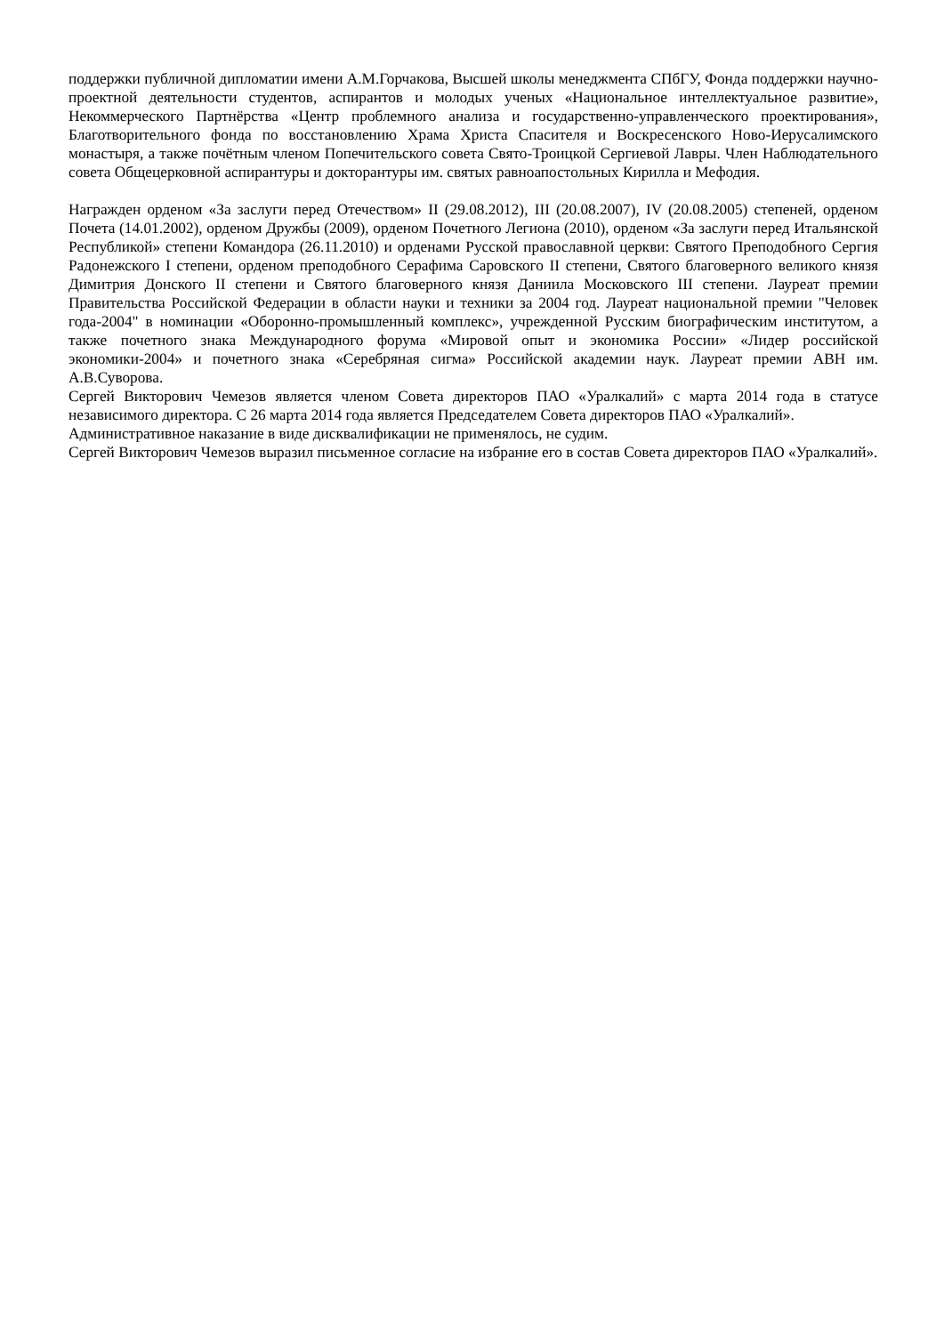поддержки публичной дипломатии имени А.М.Горчакова, Высшей школы менеджмента СПбГУ, Фонда поддержки научно-проектной деятельности студентов, аспирантов и молодых ученых «Национальное интеллектуальное развитие», Некоммерческого Партнёрства «Центр проблемного анализа и государственно-управленческого проектирования», Благотворительного фонда по восстановлению Храма Христа Спасителя и Воскресенского Ново-Иерусалимского монастыря, а также почётным членом Попечительского совета Свято-Троицкой Сергиевой Лавры. Член Наблюдательного совета Общецерковной аспирантуры и докторантуры им. святых равноапостольных Кирилла и Мефодия.
Награжден орденом «За заслуги перед Отечеством» II (29.08.2012), III (20.08.2007), IV (20.08.2005) степеней, орденом Почета (14.01.2002), орденом Дружбы (2009), орденом Почетного Легиона (2010), орденом «За заслуги перед Итальянской Республикой» степени Командора (26.11.2010) и орденами Русской православной церкви: Святого Преподобного Сергия Радонежского I степени, орденом преподобного Серафима Саровского II степени, Святого благоверного великого князя Димитрия Донского II степени и Святого благоверного князя Даниила Московского III степени. Лауреат премии Правительства Российской Федерации в области науки и техники за 2004 год. Лауреат национальной премии "Человек года-2004" в номинации «Оборонно-промышленный комплекс», учрежденной Русским биографическим институтом, а также почетного знака Международного форума «Мировой опыт и экономика России» «Лидер российской экономики-2004» и почетного знака «Серебряная сигма» Российской академии наук. Лауреат премии АВН им. А.В.Суворова.
Сергей Викторович Чемезов является членом Совета директоров ПАО «Уралкалий» с марта 2014 года в статусе независимого директора. С 26 марта 2014 года является Председателем Совета директоров ПАО «Уралкалий».
Административное наказание в виде дисквалификации не применялось, не судим.
Сергей Викторович Чемезов выразил письменное согласие на избрание его в состав Совета директоров ПАО «Уралкалий».